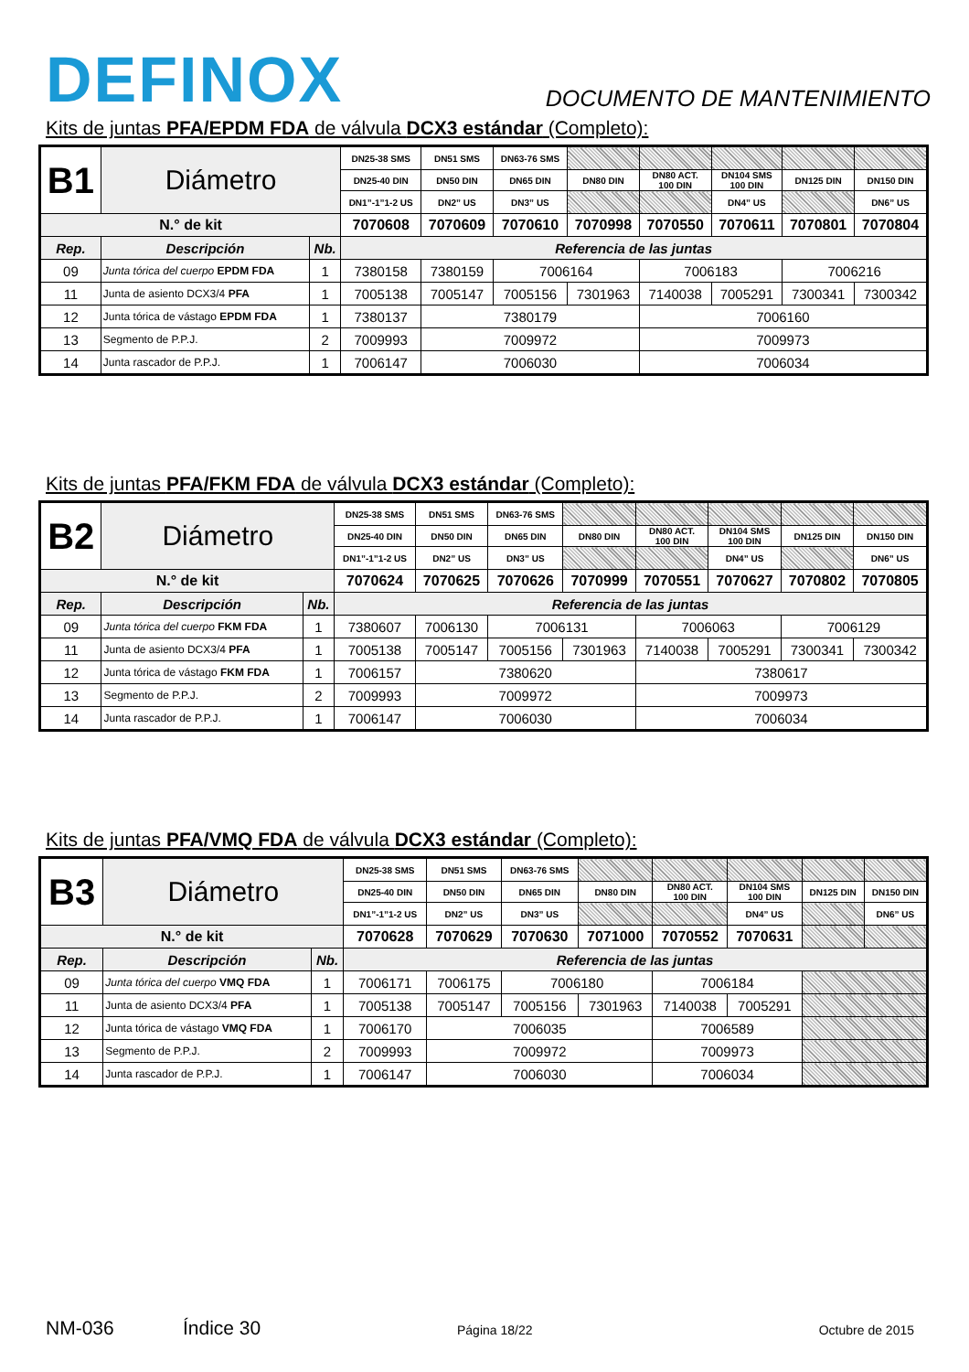DEFINOX
DOCUMENTO DE MANTENIMIENTO
Kits de juntas PFA/EPDM FDA de válvula DCX3 estándar (Completo):
| B1 | Diámetro | | DN25-38 SMS | DN51 SMS | DN63-76 SMS | | | | | |
| | | | DN25-40 DIN | DN50 DIN | DN65 DIN | DN80 DIN | DN80 ACT. 100 DIN | DN104 SMS 100 DIN | DN125 DIN | DN150 DIN |
| | | | DN1”-1”1-2 US | DN2” US | DN3” US | | | DN4” US | | DN6” US |
| N.° de kit | | | 7070608 | 7070609 | 7070610 | 7070998 | 7070550 | 7070611 | 7070801 | 7070804 |
| Rep. | Descripción | Nb. | Referencia de las juntas | | | | | | | |
| 09 | Junta tórica del cuerpo EPDM FDA | 1 | 7380158 | 7380159 | 7006164 | | 7006183 | | 7006216 | |
| 11 | Junta de asiento DCX3/4 PFA | 1 | 7005138 | 7005147 | 7005156 | 7301963 | 7140038 | 7005291 | 7300341 | 7300342 |
| 12 | Junta tórica de vástago EPDM FDA | 1 | 7380137 | 7380179 | | | 7006160 | | | |
| 13 | Segmento de P.P.J. | 2 | 7009993 | 7009972 | | | 7009973 | | | |
| 14 | Junta rascador de P.P.J. | 1 | 7006147 | 7006030 | | | 7006034 | | | |
Kits de juntas PFA/FKM FDA de válvula DCX3 estándar (Completo):
| B2 | Diámetro | | DN25-38 SMS | DN51 SMS | DN63-76 SMS | | | | | |
| | | | DN25-40 DIN | DN50 DIN | DN65 DIN | DN80 DIN | DN80 ACT. 100 DIN | DN104 SMS 100 DIN | DN125 DIN | DN150 DIN |
| | | | DN1”-1”1-2 US | DN2” US | DN3” US | | | DN4” US | | DN6” US |
| N.° de kit | | | 7070624 | 7070625 | 7070626 | 7070999 | 7070551 | 7070627 | 7070802 | 7070805 |
| Rep. | Descripción | Nb. | Referencia de las juntas | | | | | | | |
| 09 | Junta tórica del cuerpo FKM FDA | 1 | 7380607 | 7006130 | 7006131 | | 7006063 | | 7006129 | |
| 11 | Junta de asiento DCX3/4 PFA | 1 | 7005138 | 7005147 | 7005156 | 7301963 | 7140038 | 7005291 | 7300341 | 7300342 |
| 12 | Junta tórica de vástago FKM FDA | 1 | 7006157 | 7380620 | | | 7380617 | | | |
| 13 | Segmento de P.P.J. | 2 | 7009993 | 7009972 | | | 7009973 | | | |
| 14 | Junta rascador de P.P.J. | 1 | 7006147 | 7006030 | | | 7006034 | | | |
Kits de juntas PFA/VMQ FDA de válvula DCX3 estándar (Completo):
| B3 | Diámetro | | DN25-38 SMS | DN51 SMS | DN63-76 SMS | | | | | |
| | | | DN25-40 DIN | DN50 DIN | DN65 DIN | DN80 DIN | DN80 ACT. 100 DIN | DN104 SMS 100 DIN | DN125 DIN | DN150 DIN |
| | | | DN1”-1”1-2 US | DN2” US | DN3” US | | | DN4” US | | DN6” US |
| N.° de kit | | | 7070628 | 7070629 | 7070630 | 7071000 | 7070552 | 7070631 | | |
| Rep. | Descripción | Nb. | Referencia de las juntas | | | | | | | |
| 09 | Junta tórica del cuerpo VMQ FDA | 1 | 7006171 | 7006175 | 7006180 | | 7006184 | | | |
| 11 | Junta de asiento DCX3/4 PFA | 1 | 7005138 | 7005147 | 7005156 | 7301963 | 7140038 | 7005291 | | |
| 12 | Junta tórica de vástago VMQ FDA | 1 | 7006170 | 7006035 | | | 7006589 | | | |
| 13 | Segmento de P.P.J. | 2 | 7009993 | 7009972 | | | 7009973 | | | |
| 14 | Junta rascador de P.P.J. | 1 | 7006147 | 7006030 | | | 7006034 | | | |
NM-036 Índice 30 Página 18/22 Octubre de 2015